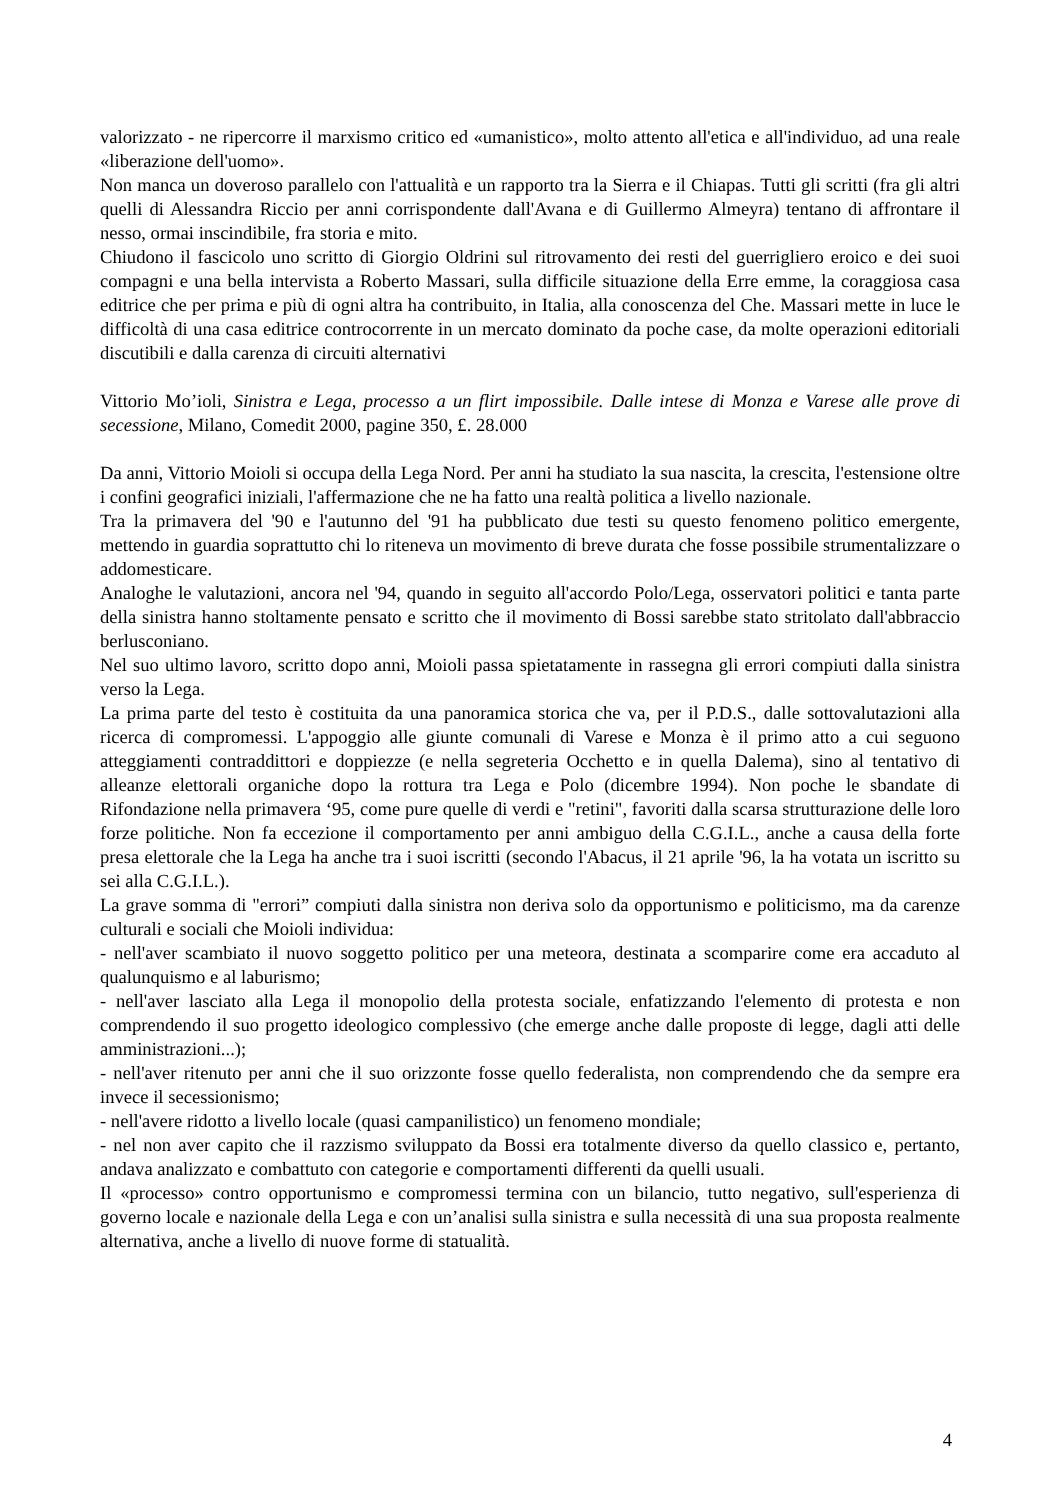valorizzato - ne ripercorre il marxismo critico ed «umanistico», molto attento all'etica e all'individuo, ad una reale «liberazione dell'uomo».
Non manca un doveroso parallelo con l'attualità e un rapporto tra la Sierra e il Chiapas. Tutti gli scritti (fra gli altri quelli di Alessandra Riccio per anni corrispondente dall'Avana e di Guillermo Almeyra) tentano di affrontare il nesso, ormai inscindibile, fra storia e mito.
Chiudono il fascicolo uno scritto di Giorgio Oldrini sul ritrovamento dei resti del guerrigliero eroico e dei suoi compagni e una bella intervista a Roberto Massari, sulla difficile situazione della Erre emme, la coraggiosa casa editrice che per prima e più di ogni altra ha contribuito, in Italia, alla conoscenza del Che. Massari mette in luce le difficoltà di una casa editrice controcorrente in un mercato dominato da poche case, da molte operazioni editoriali discutibili e dalla carenza di circuiti alternativi
Vittorio Mo’ioli, Sinistra e Lega, processo a un flirt impossibile. Dalle intese di Monza e Varese alle prove di secessione, Milano, Comedit 2000, pagine 350, £. 28.000
Da anni, Vittorio Moioli si occupa della Lega Nord. Per anni ha studiato la sua nascita, la crescita, l'estensione oltre i confini geografici iniziali, l'affermazione che ne ha fatto una realtà politica a livello nazionale.
Tra la primavera del '90 e l'autunno del '91 ha pubblicato due testi su questo fenomeno politico emergente, mettendo in guardia soprattutto chi lo riteneva un movimento di breve durata che fosse possibile strumentalizzare o addomesticare.
Analoghe le valutazioni, ancora nel '94, quando in seguito all'accordo Polo/Lega, osservatori politici e tanta parte della sinistra hanno stoltamente pensato e scritto che il movimento di Bossi sarebbe stato stritolato dall'abbraccio berlusconiano.
Nel suo ultimo lavoro, scritto dopo anni, Moioli passa spietatamente in rassegna gli errori compiuti dalla sinistra verso la Lega.
La prima parte del testo è costituita da una panoramica storica che va, per il P.D.S., dalle sottovalutazioni alla ricerca di compromessi. L'appoggio alle giunte comunali di Varese e Monza è il primo atto a cui seguono atteggiamenti contraddittori e doppiezze (e nella segreteria Occhetto e in quella Dalema), sino al tentativo di alleanze elettorali organiche dopo la rottura tra Lega e Polo (dicembre 1994). Non poche le sbandate di Rifondazione nella primavera ‘95, come pure quelle di verdi e "retini", favoriti dalla scarsa strutturazione delle loro forze politiche. Non fa eccezione il comportamento per anni ambiguo della C.G.I.L., anche a causa della forte presa elettorale che la Lega ha anche tra i suoi iscritti (secondo l'Abacus, il 21 aprile '96, la ha votata un iscritto su sei alla C.G.I.L.).
La grave somma di "errori” compiuti dalla sinistra non deriva solo da opportunismo e politicismo, ma da carenze culturali e sociali che Moioli individua:
- nell'aver scambiato il nuovo soggetto politico per una meteora, destinata a scomparire come era accaduto al qualunquismo e al laburismo;
- nell'aver lasciato alla Lega il monopolio della protesta sociale, enfatizzando l'elemento di protesta e non comprendendo il suo progetto ideologico complessivo (che emerge anche dalle proposte di legge, dagli atti delle amministrazioni...);
- nell'aver ritenuto per anni che il suo orizzonte fosse quello federalista, non comprendendo che da sempre era invece il secessionismo;
- nell'avere ridotto a livello locale (quasi campanilistico) un fenomeno mondiale;
- nel non aver capito che il razzismo sviluppato da Bossi era totalmente diverso da quello classico e, pertanto, andava analizzato e combattuto con categorie e comportamenti differenti da quelli usuali.
Il «processo» contro opportunismo e compromessi termina con un bilancio, tutto negativo, sull'esperienza di governo locale e nazionale della Lega e con un’analisi sulla sinistra e sulla necessità di una sua proposta realmente alternativa, anche a livello di nuove forme di statualità.
4